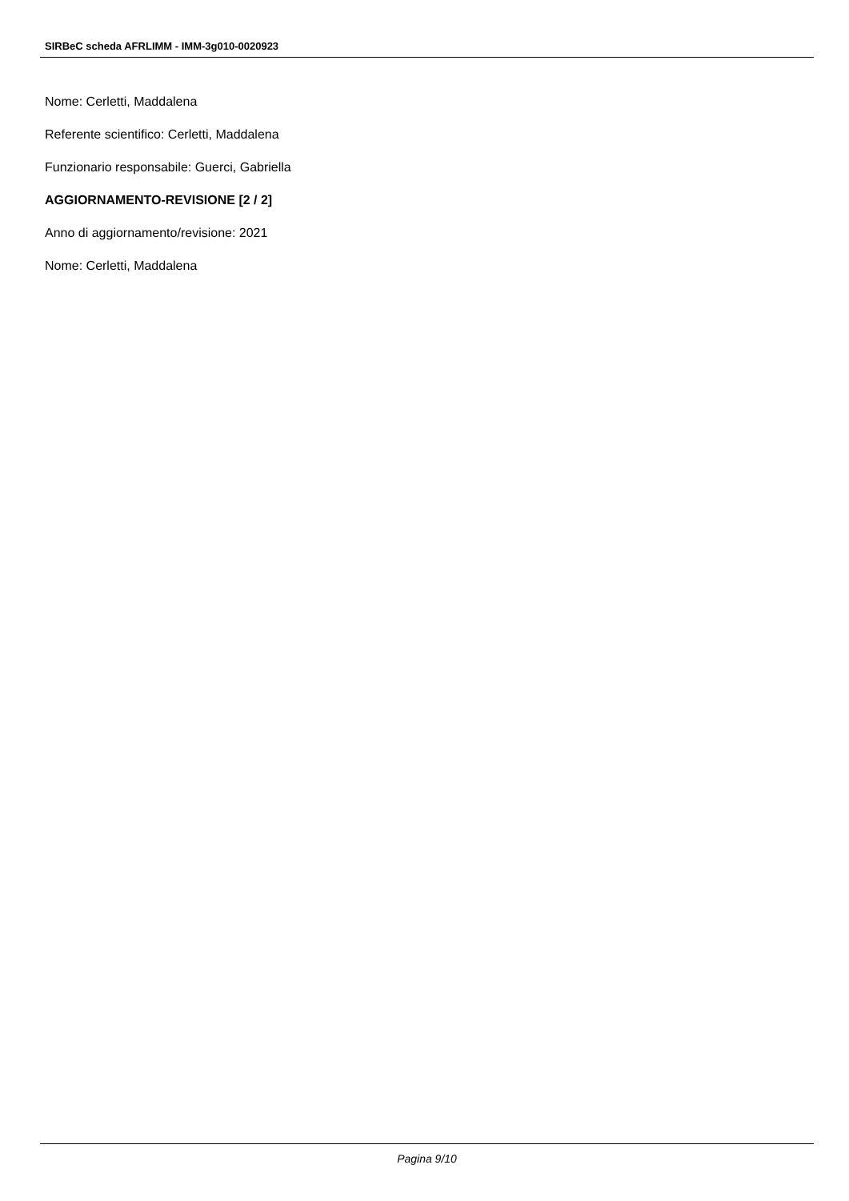SIRBeC scheda AFRLIMM - IMM-3g010-0020923
Nome: Cerletti, Maddalena
Referente scientifico: Cerletti, Maddalena
Funzionario responsabile: Guerci, Gabriella
AGGIORNAMENTO-REVISIONE [2 / 2]
Anno di aggiornamento/revisione: 2021
Nome: Cerletti, Maddalena
Pagina 9/10